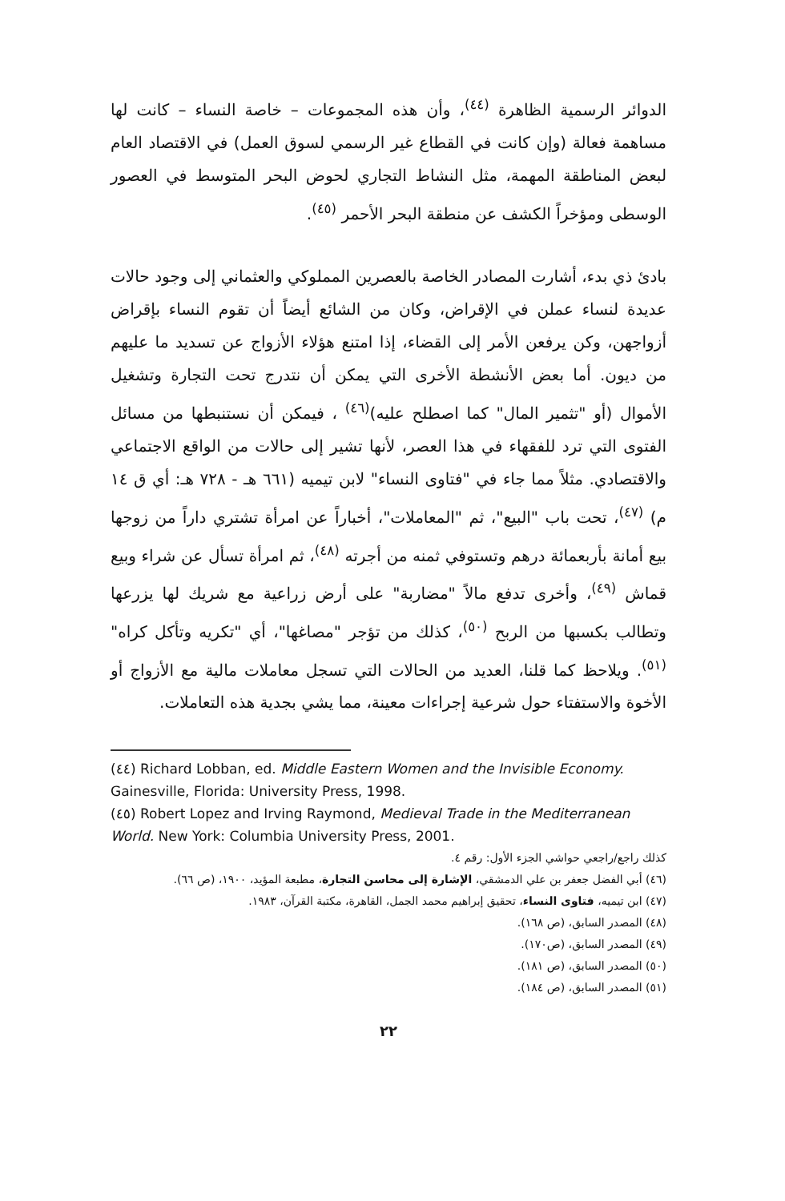الدوائر الرسمية الظاهرة <sup>(٤٤)</sup>، وأن هذه المجموعات – خاصة النساء – كانت لها مساهمة فعالة (وإن كانت في القطاع غير الرسمي لسوق العمل) في الاقتصاد العام لبعض المناطقة المهمة، مثل النشاط التجاري لحوض البحر المتوسط في العصور الوسطى ومؤخراً الكشف عن منطقة البحر الأحمر <sup>(٤٥)</sup>.
بادئ ذي بدء، أشارت المصادر الخاصة بالعصرين المملوكي والعثماني إلى وجود حالات عديدة لنساء عملن في الإقراض، وكان من الشائع أيضاً أن تقوم النساء بإقراض أزواجهن، وكن يرفعن الأمر إلى القضاء، إذا امتنع هؤلاء الأزواج عن تسديد ما عليهم من ديون. أما بعض الأنشطة الأخرى التي يمكن أن نتدرج تحت التجارة وتشغيل الأموال (أو "تثمير المال" كما اصطلح عليه)<sup>(٤٦)</sup> ، فيمكن أن نستنبطها من مسائل الفتوى التي ترد للفقهاء في هذا العصر، لأنها تشير إلى حالات من الواقع الاجتماعي والاقتصادي. مثلاً مما جاء في "فتاوى النساء" لابن تيميه (٦٦١ هـ - ٧٢٨ هـ: أي ق ١٤ م) <sup>(٤٧)</sup>، تحت باب "البيع"، ثم "المعاملات"، أخباراً عن امرأة تشتري داراً من زوجها بيع أمانة بأربعمائة درهم وتستوفي ثمنه من أجرته <sup>(٤٨)</sup>، ثم امرأة تسأل عن شراء وبيع قماش <sup>(٤٩)</sup>، وأخرى تدفع مالاً "مضاربة" على أرض زراعية مع شريك لها يزرعها وتطالب بكسبها من الربح <sup>(٥٠)</sup>، كذلك من تؤجر "مصاغها"، أي "تكريه وتأكل كراه" <sup>(٥١)</sup>. ويلاحظ كما قلنا، العديد من الحالات التي تسجل معاملات مالية مع الأزواج أو الأخوة والاستفتاء حول شرعية إجراءات معينة، مما يشي بجدية هذه التعاملات.
(٤٤) Richard Lobban, ed. Middle Eastern Women and the Invisible Economy. Gainesville, Florida: University Press, 1998.
(٤٥) Robert Lopez and Irving Raymond, Medieval Trade in the Mediterranean World. New York: Columbia University Press, 2001.
كذلك راجع/راجعي حواشي الجزء الأول: رقم ٤.
(٤٦) أبي الفضل جعفر بن علي الدمشقي، الإشارة إلى محاسن التجارة، مطبعة المؤيد، ١٩٠٠، (ص ٦٦).
(٤٧) ابن تيميه، فتاوى النساء، تحقيق إبراهيم محمد الجمل، القاهرة، مكتبة القرآن، ١٩٨٣.
(٤٨) المصدر السابق، (ص ١٦٨).
(٤٩) المصدر السابق، (ص١٧٠).
(٥٠) المصدر السابق، (ص ١٨١).
(٥١) المصدر السابق، (ص ١٨٤).
٢٢